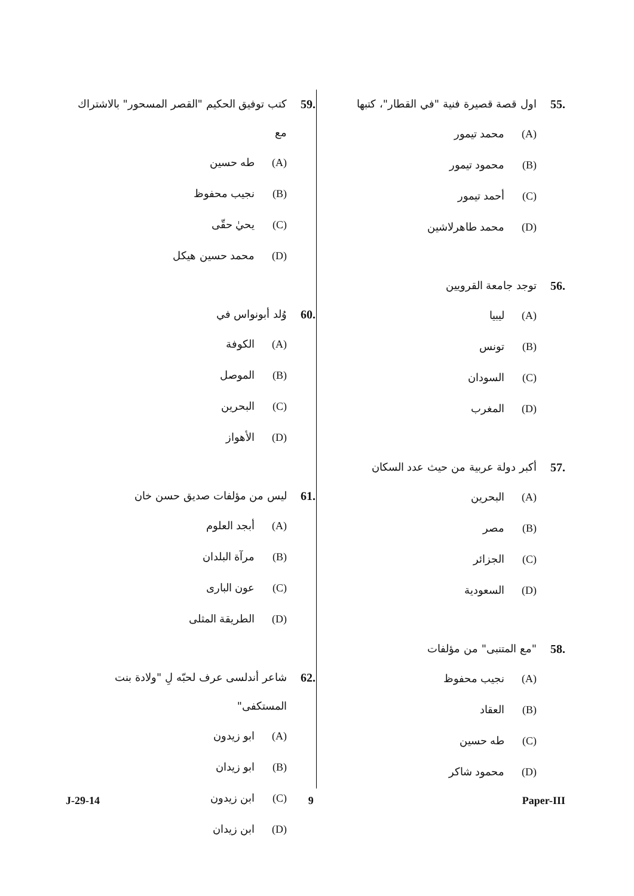.55 اول قصة قصيرة فنية "في القطار"، كتبها
(A) محمد تيمور
(B) محمود تيمور
(C) أحمد تيمور
(D) محمد طاهرلاشين
.56 توجد جامعة القرويين
(A) ليبيا
(B) تونس
(C) السودان
(D) المغرب
.57 أكبر دولة عربية من حيث عدد السكان
(A) البحرين
(B) مصر
(C) الجزائر
(D) السعودية
.58 "مع المتنبى" من مؤلفات
(A) نجيب محفوظ
(B) العقاد
(C) طه حسين
(D) محمود شاكر
.59 كتب توفيق الحكيم "القصر المسحور" بالاشتراك مع
(A) طه حسين
(B) نجيب محفوظ
(C) يحيٰ حقّى
(D) محمد حسين هيكل
.60 وُلد أبونواس في
(A) الكوفة
(B) الموصل
(C) البحرين
(D) الأهواز
.61 ليس من مؤلفات صديق حسن خان
(A) أبجد العلوم
(B) مرآة البلدان
(C) عون البارى
(D) الطريقة المثلى
.62 شاعر أندلسى عرف لحبّه لِ "ولادة بنت المستكفى"
(A) ابو زيدون
(B) ابو زيدان
(C) ابن زيدون
(D) ابن زيدان
J-29-14 9 Paper-III